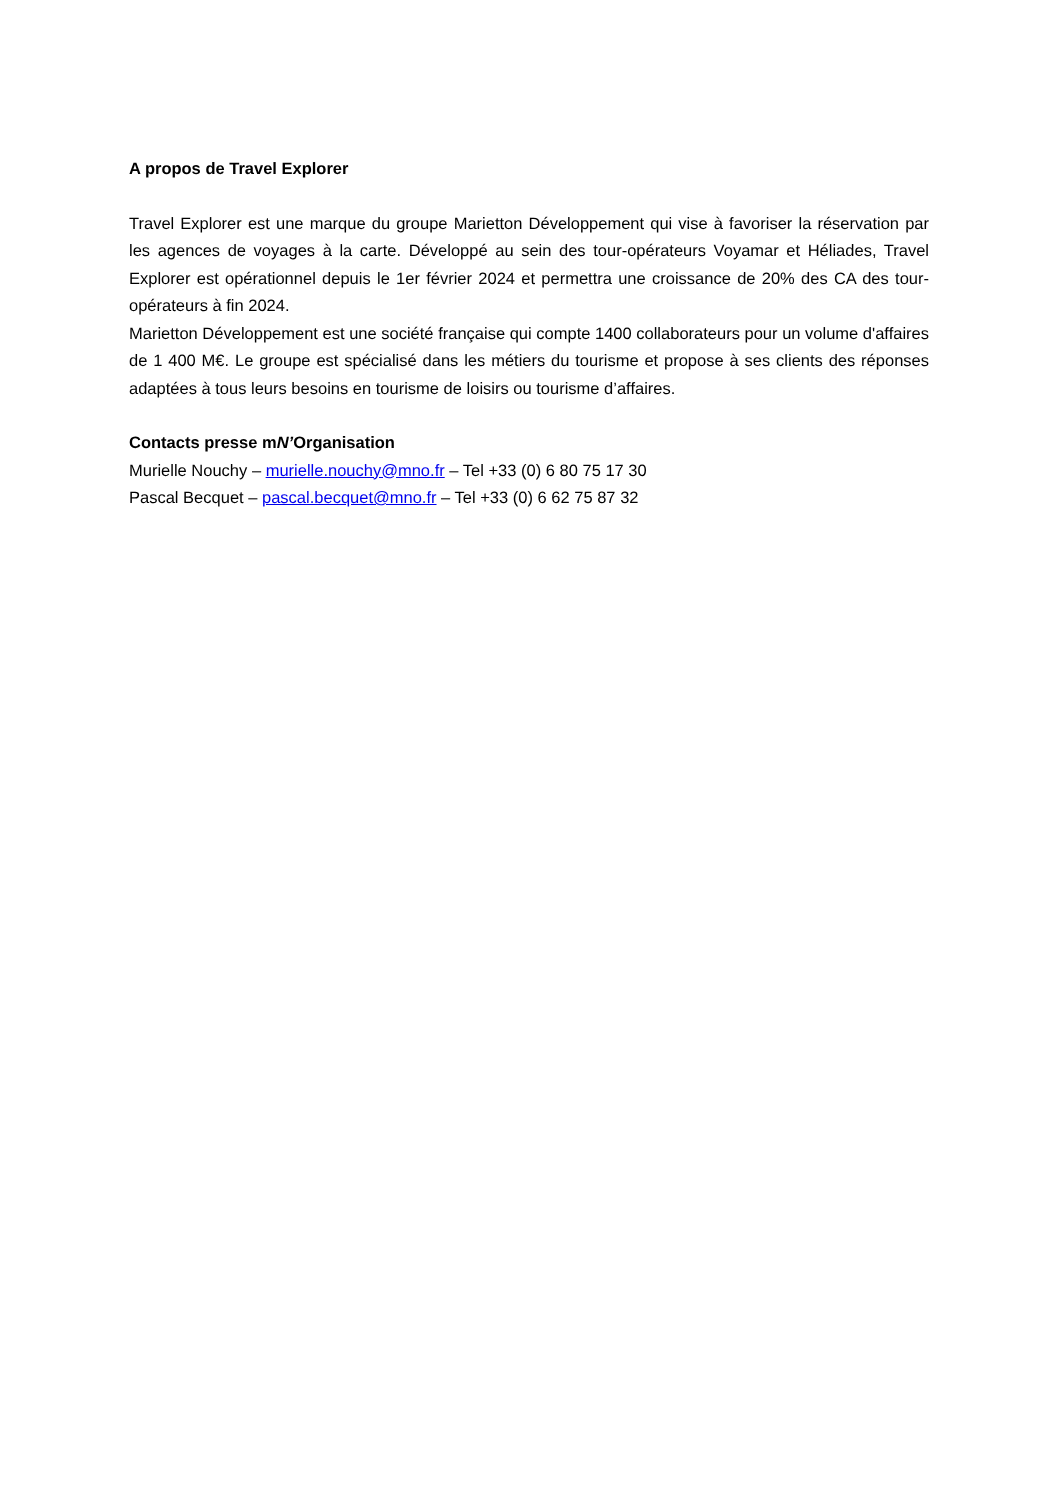A propos de Travel Explorer
Travel Explorer est une marque du groupe Marietton Développement qui vise à favoriser la réservation par les agences de voyages à la carte. Développé au sein des tour-opérateurs Voyamar et Héliades, Travel Explorer est opérationnel depuis le 1er février 2024 et permettra une croissance de 20% des CA des tour-opérateurs à fin 2024.
Marietton Développement est une société française qui compte 1400 collaborateurs pour un volume d'affaires de 1 400 M€. Le groupe est spécialisé dans les métiers du tourisme et propose à ses clients des réponses adaptées à tous leurs besoins en tourisme de loisirs ou tourisme d’affaires.
Contacts presse mN’Organisation
Murielle Nouchy – murielle.nouchy@mno.fr – Tel +33 (0) 6 80 75 17 30
Pascal Becquet – pascal.becquet@mno.fr – Tel +33 (0) 6 62 75 87 32